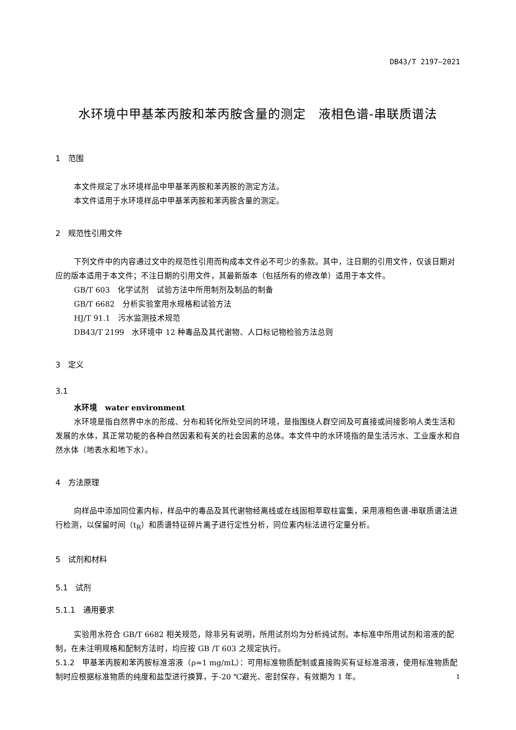DB43/T 2197—2021
水环境中甲基苯丙胺和苯丙胺含量的测定　液相色谱-串联质谱法
1　范围
本文件规定了水环境样品中甲基苯丙胺和苯丙胺的测定方法。
本文件适用于水环境样品中甲基苯丙胺和苯丙胺含量的测定。
2　规范性引用文件
下列文件中的内容通过文中的规范性引用而构成本文件必不可少的条款。其中，注日期的引用文件，仅该日期对应的版本适用于本文件；不注日期的引用文件，其最新版本（包括所有的修改单）适用于本文件。
GB/T 603　化学试剂　试验方法中所用制剂及制品的制备
GB/T 6682　分析实验室用水规格和试验方法
HJ/T 91.1　污水监测技术规范
DB43/T 2199　水环境中 12 种毒品及其代谢物、人口标记物检验方法总则
3　定义
3.1
水环境　water environment
水环境是指自然界中水的形成、分布和转化所处空间的环境，是指围绕人群空间及可直接或间接影响人类生活和发展的水体，其正常功能的各种自然因素和有关的社会因素的总体。本文件中的水环境指的是生活污水、工业废水和自然水体（地表水和地下水）。
4　方法原理
向样品中添加同位素内标，样品中的毒品及其代谢物经离线或在线固相萃取柱富集，采用液相色谱-串联质谱法进行检测，以保留时间（t<sub>R</sub>）和质谱特征碎片离子进行定性分析，同位素内标法进行定量分析。
5　试剂和材料
5.1　试剂
5.1.1　通用要求
实验用水符合 GB/T 6682 相关规范，除非另有说明，所用试剂均为分析纯试剂。本标准中所用试剂和溶液的配制，在未注明规格和配制方法时，均应按 GB /T 603 之规定执行。
5.1.2　甲基苯丙胺和苯丙胺标准溶液（ρ=1 mg/mL）：可用标准物质配制或直接购买有证标准溶液，使用标准物质配制时应根据标准物质的纯度和盐型进行换算，于-20 ℃避光、密封保存，有效期为 1 年。
1